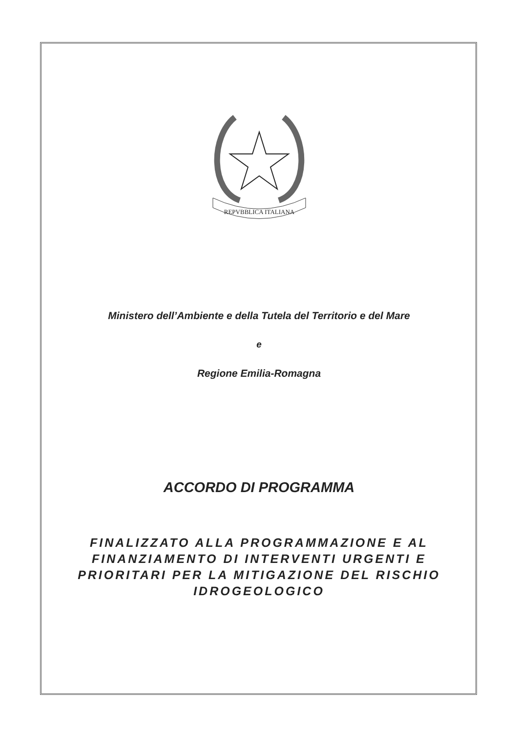REPVBBLICA ITALIANA
Ministero dell’Ambiente e della Tutela del Territorio e del Mare
e
Regione Emilia-Romagna
ACCORDO DI PROGRAMMA
FINALIZZATO ALLA PROGRAMMAZIONE E AL FINANZIAMENTO DI INTERVENTI URGENTI E PRIORITARI PER LA MITIGAZIONE DEL RISCHIO IDROGEOLOGICO